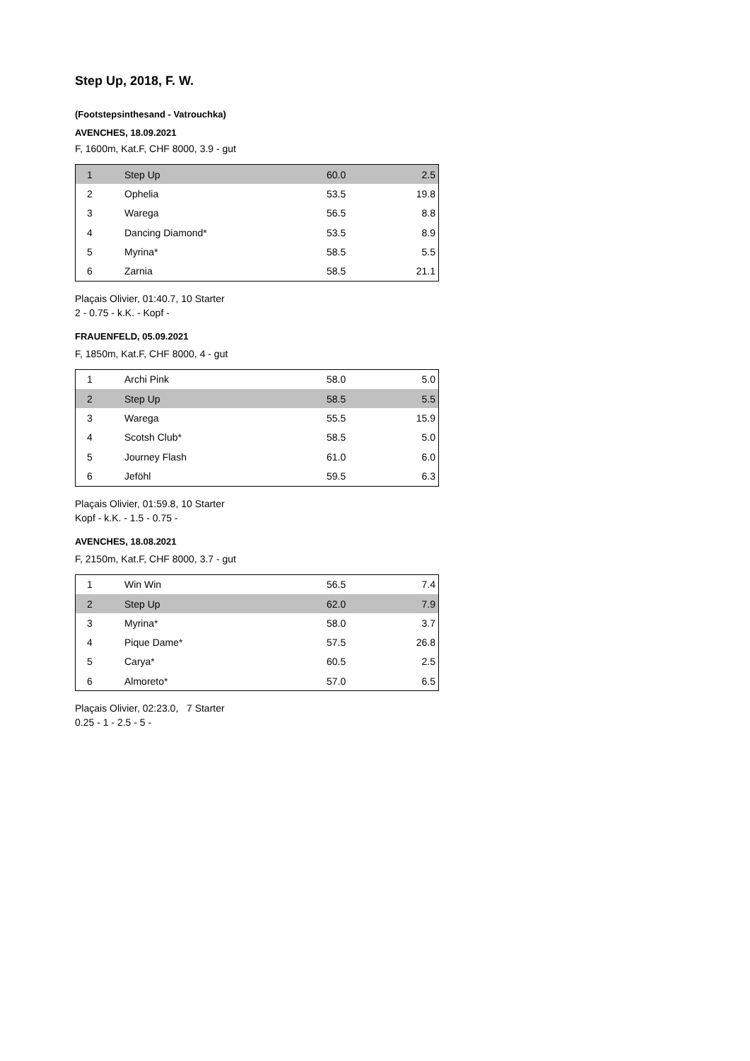Step Up, 2018, F. W.
(Footstepsinthesand - Vatrouchka)
AVENCHES, 18.09.2021
F, 1600m, Kat.F, CHF 8000, 3.9 - gut
| 1 | Step Up | 60.0 | 2.5 |
| 2 | Ophelia | 53.5 | 19.8 |
| 3 | Warega | 56.5 | 8.8 |
| 4 | Dancing Diamond* | 53.5 | 8.9 |
| 5 | Myrina* | 58.5 | 5.5 |
| 6 | Zarnia | 58.5 | 21.1 |
Plaçais Olivier, 01:40.7, 10 Starter
2 - 0.75 - k.K. - Kopf -
FRAUENFELD, 05.09.2021
F, 1850m, Kat.F, CHF 8000, 4 - gut
| 1 | Archi Pink | 58.0 | 5.0 |
| 2 | Step Up | 58.5 | 5.5 |
| 3 | Warega | 55.5 | 15.9 |
| 4 | Scotsh Club* | 58.5 | 5.0 |
| 5 | Journey Flash | 61.0 | 6.0 |
| 6 | Jeföhl | 59.5 | 6.3 |
Plaçais Olivier, 01:59.8, 10 Starter
Kopf - k.K. - 1.5 - 0.75 -
AVENCHES, 18.08.2021
F, 2150m, Kat.F, CHF 8000, 3.7 - gut
| 1 | Win Win | 56.5 | 7.4 |
| 2 | Step Up | 62.0 | 7.9 |
| 3 | Myrina* | 58.0 | 3.7 |
| 4 | Pique Dame* | 57.5 | 26.8 |
| 5 | Carya* | 60.5 | 2.5 |
| 6 | Almoreto* | 57.0 | 6.5 |
Plaçais Olivier, 02:23.0, 7 Starter
0.25 - 1 - 2.5 - 5 -